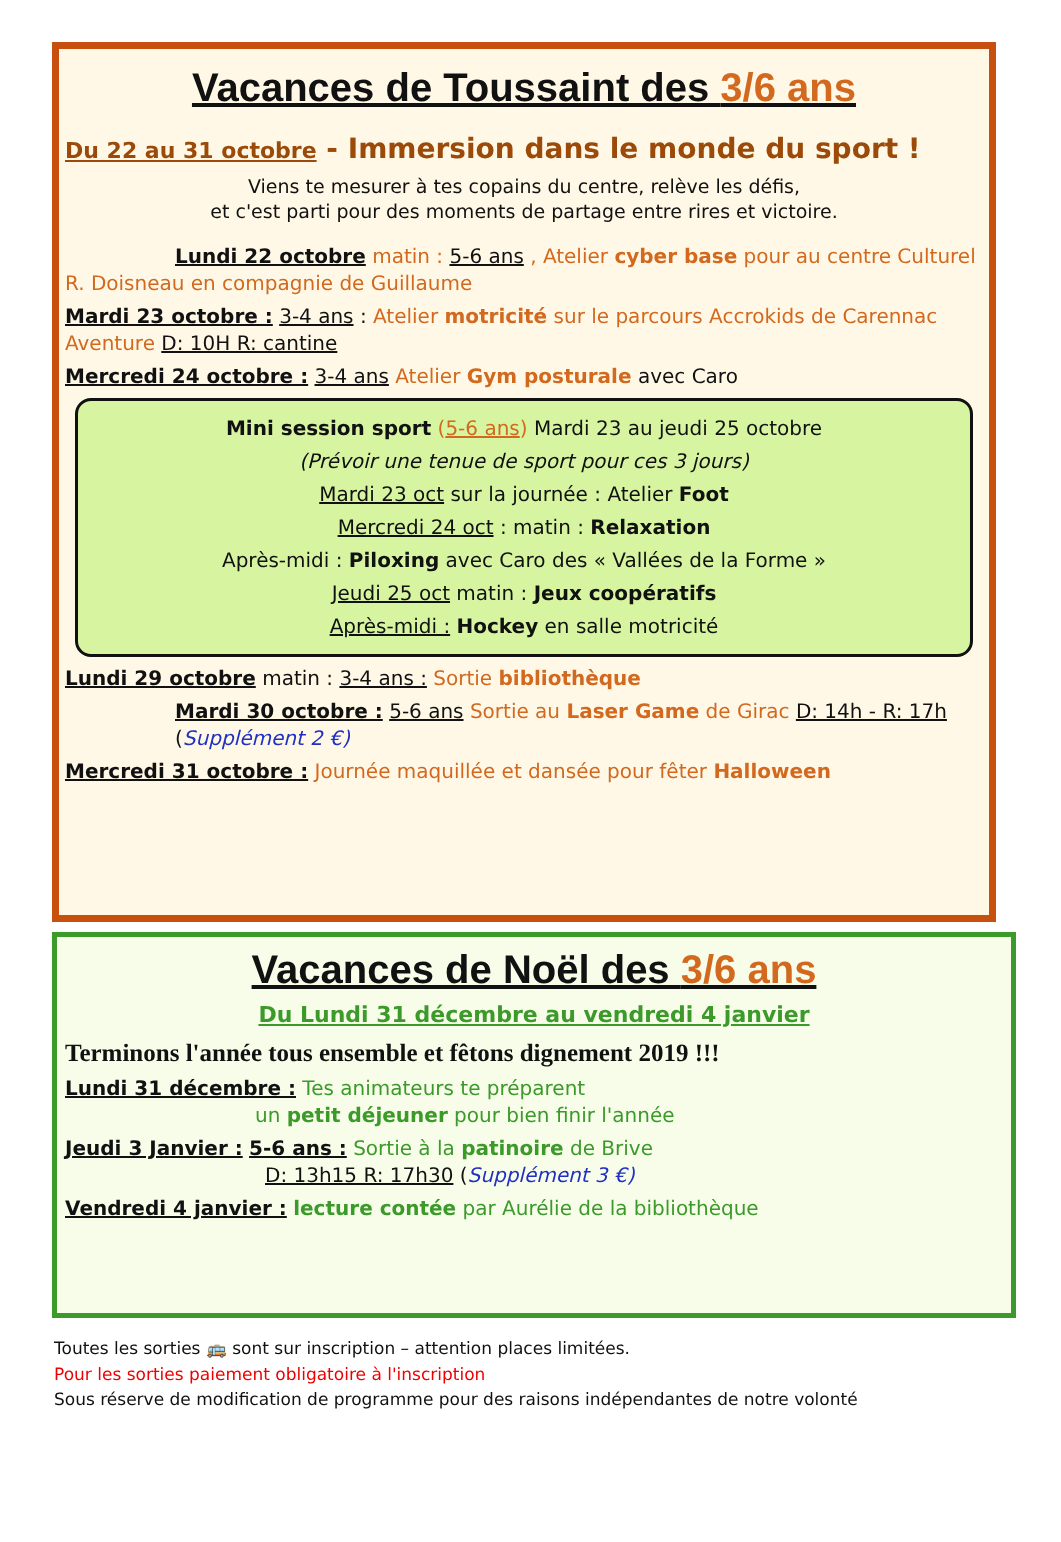Vacances de Toussaint des 3/6 ans
Du 22 au 31 octobre - Immersion dans le monde du sport !
Viens te mesurer à tes copains du centre, relève les défis,
et c'est parti pour des moments de partage entre rires et victoire.
Lundi 22 octobre matin : 5-6 ans , Atelier cyber base pour au centre Culturel R. Doisneau en compagnie de Guillaume
Mardi 23 octobre : 3-4 ans : Atelier motricité sur le parcours Accrokids de Carennac Aventure D: 10H R: cantine
Mercredi 24 octobre : 3-4 ans Atelier Gym posturale avec Caro
Mini session sport (5-6 ans) Mardi 23 au jeudi 25 octobre
(Prévoir une tenue de sport pour ces 3 jours)
Mardi 23 oct sur la journée : Atelier Foot
Mercredi 24 oct : matin : Relaxation
Après-midi : Piloxing avec Caro des « Vallées de la Forme »
Jeudi 25 oct matin : Jeux coopératifs
Après-midi : Hockey en salle motricité
Lundi 29 octobre matin : 3-4 ans : Sortie bibliothèque
Mardi 30 octobre : 5-6 ans Sortie au Laser Game de Girac D: 14h - R: 17h (Supplément 2 €)
Mercredi 31 octobre : Journée maquillée et dansée pour fêter Halloween
Vacances de Noël des 3/6 ans
Du Lundi 31 décembre au vendredi 4 janvier
Terminons l'année tous ensemble et fêtons dignement 2019 !!!
Lundi 31 décembre : Tes animateurs te préparent
un petit déjeuner pour bien finir l'année
Jeudi 3 Janvier : 5-6 ans : Sortie à la patinoire de Brive
D: 13h15 R: 17h30 (Supplément 3 €)
Vendredi 4 janvier : lecture contée par Aurélie de la bibliothèque
Toutes les sorties 🚌 sont sur inscription – attention places limitées.
Pour les sorties paiement obligatoire à l'inscription
Sous réserve de modification de programme pour des raisons indépendantes de notre volonté